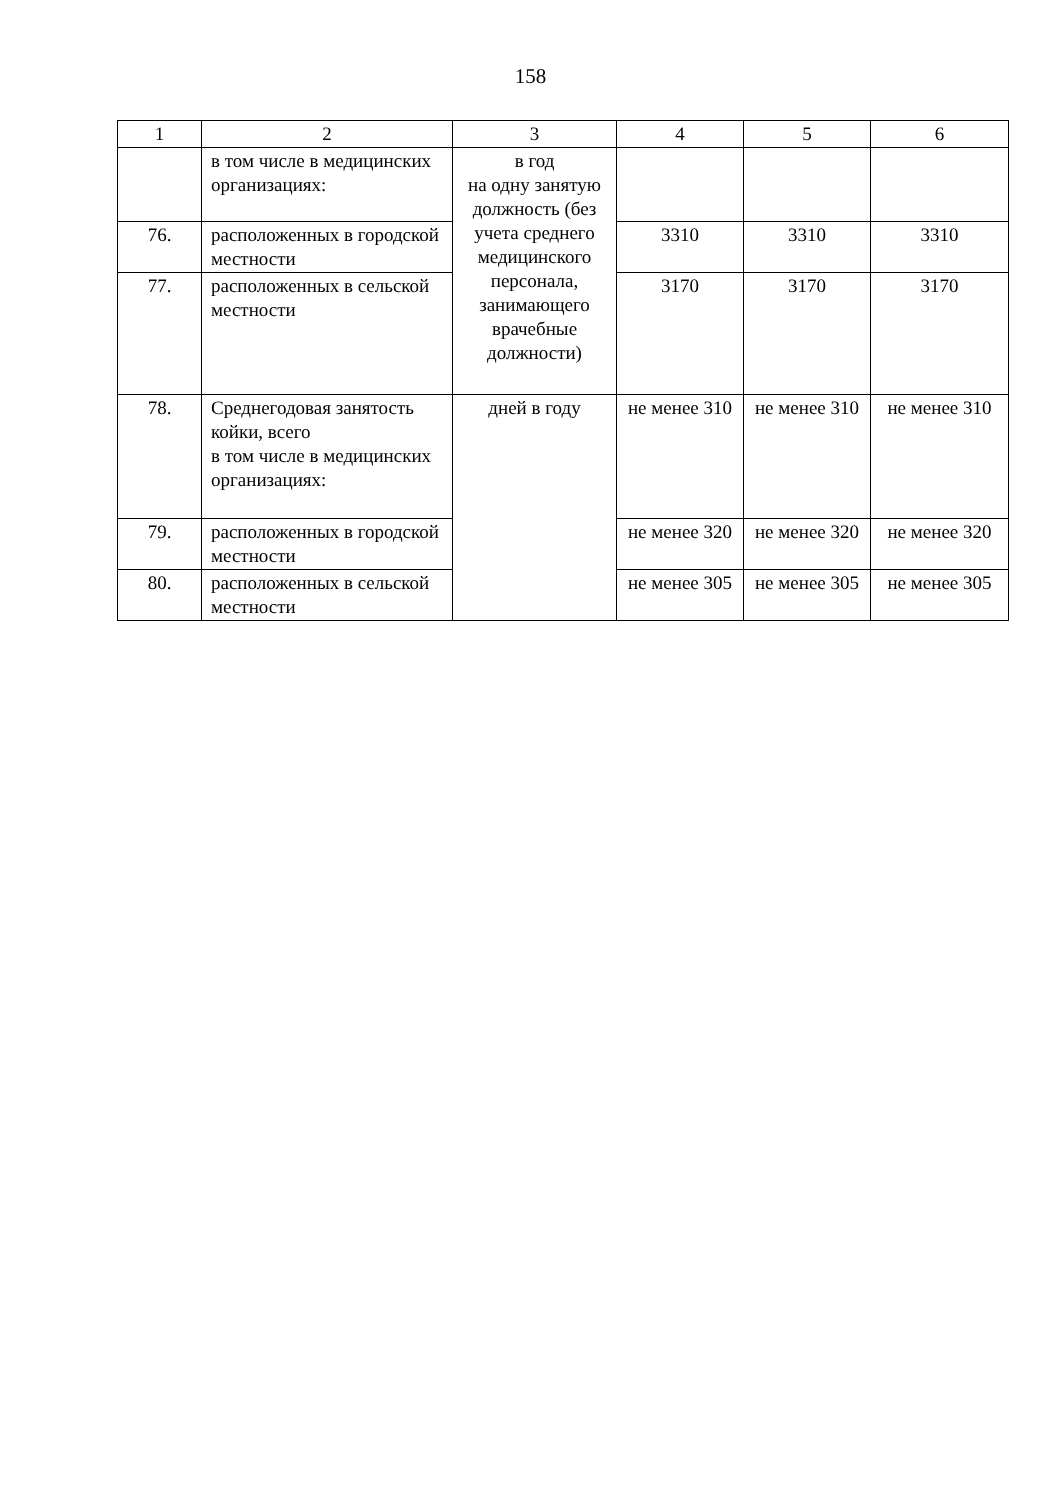158
| 1 | 2 | 3 | 4 | 5 | 6 |
| --- | --- | --- | --- | --- | --- |
| | в том числе в медицинских организациях: | в год на одну занятую должность (без учета среднего медицинского персонала, занимающего врачебные должности) | | | |
| 76. | расположенных в городской местности | | 3310 | 3310 | 3310 |
| 77. | расположенных в сельской местности | | 3170 | 3170 | 3170 |
| 78. | Среднегодовая занятость койки, всего в том числе в медицинских организациях: | дней в году | не менее 310 | не менее 310 | не менее 310 |
| 79. | расположенных в городской местности | | не менее 320 | не менее 320 | не менее 320 |
| 80. | расположенных в сельской местности | | не менее 305 | не менее 305 | не менее 305 |